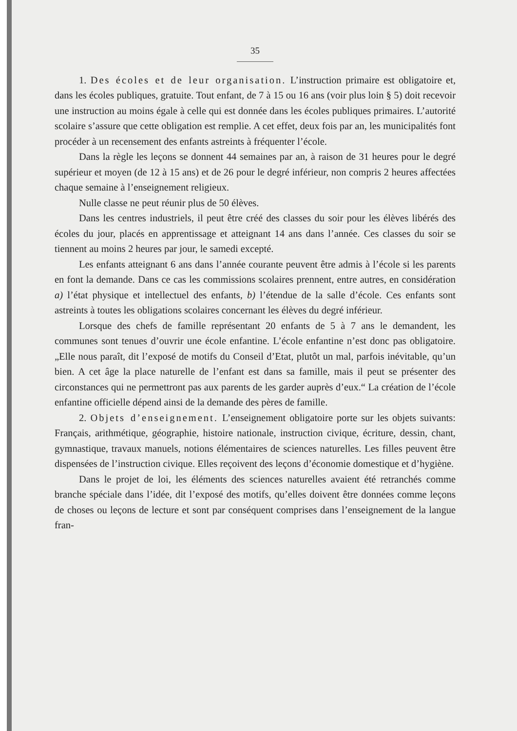35
1. Des écoles et de leur organisation. L’instruction primaire est obligatoire et, dans les écoles publiques, gratuite. Tout enfant, de 7 à 15 ou 16 ans (voir plus loin § 5) doit recevoir une instruction au moins égale à celle qui est donnée dans les écoles publiques primaires. L’autorité scolaire s’assure que cette obligation est remplie. A cet effet, deux fois par an, les municipalités font procéder à un recensement des enfants astreints à fréquenter l’école.
Dans la règle les leçons se donnent 44 semaines par an, à raison de 31 heures pour le degré supérieur et moyen (de 12 à 15 ans) et de 26 pour le degré inférieur, non compris 2 heures affectées chaque semaine à l’enseignement religieux.
Nulle classe ne peut réunir plus de 50 élèves.
Dans les centres industriels, il peut être créé des classes du soir pour les élèves libérés des écoles du jour, placés en apprentissage et atteignant 14 ans dans l’année. Ces classes du soir se tiennent au moins 2 heures par jour, le samedi excepté.
Les enfants atteignant 6 ans dans l’année courante peuvent être admis à l’école si les parents en font la demande. Dans ce cas les commissions scolaires prennent, entre autres, en considération a) l’état physique et intellectuel des enfants, b) l’étendue de la salle d’école. Ces enfants sont astreints à toutes les obligations scolaires concernant les élèves du degré inférieur.
Lorsque des chefs de famille représentant 20 enfants de 5 à 7 ans le demandent, les communes sont tenues d’ouvrir une école enfantine. L’école enfantine n’est donc pas obligatoire. „Elle nous paraît, dit l’exposé de motifs du Conseil d’Etat, plutôt un mal, parfois inévitable, qu’un bien. A cet âge la place naturelle de l’enfant est dans sa famille, mais il peut se présenter des circonstances qui ne permettront pas aux parents de les garder auprès d’eux.“ La création de l’école enfantine officielle dépend ainsi de la demande des pères de famille.
2. Objets d’enseignement. L’enseignement obligatoire porte sur les objets suivants: Français, arithmétique, géographie, histoire nationale, instruction civique, écriture, dessin, chant, gymnastique, travaux manuels, notions élémentaires de sciences naturelles. Les filles peuvent être dispensées de l’instruction civique. Elles reçoivent des leçons d’économie domestique et d’hygiène.
Dans le projet de loi, les éléments des sciences naturelles avaient été retranchés comme branche spéciale dans l’idée, dit l’exposé des motifs, qu’elles doivent être données comme leçons de choses ou leçons de lecture et sont par conséquent comprises dans l’enseignement de la langue fran-